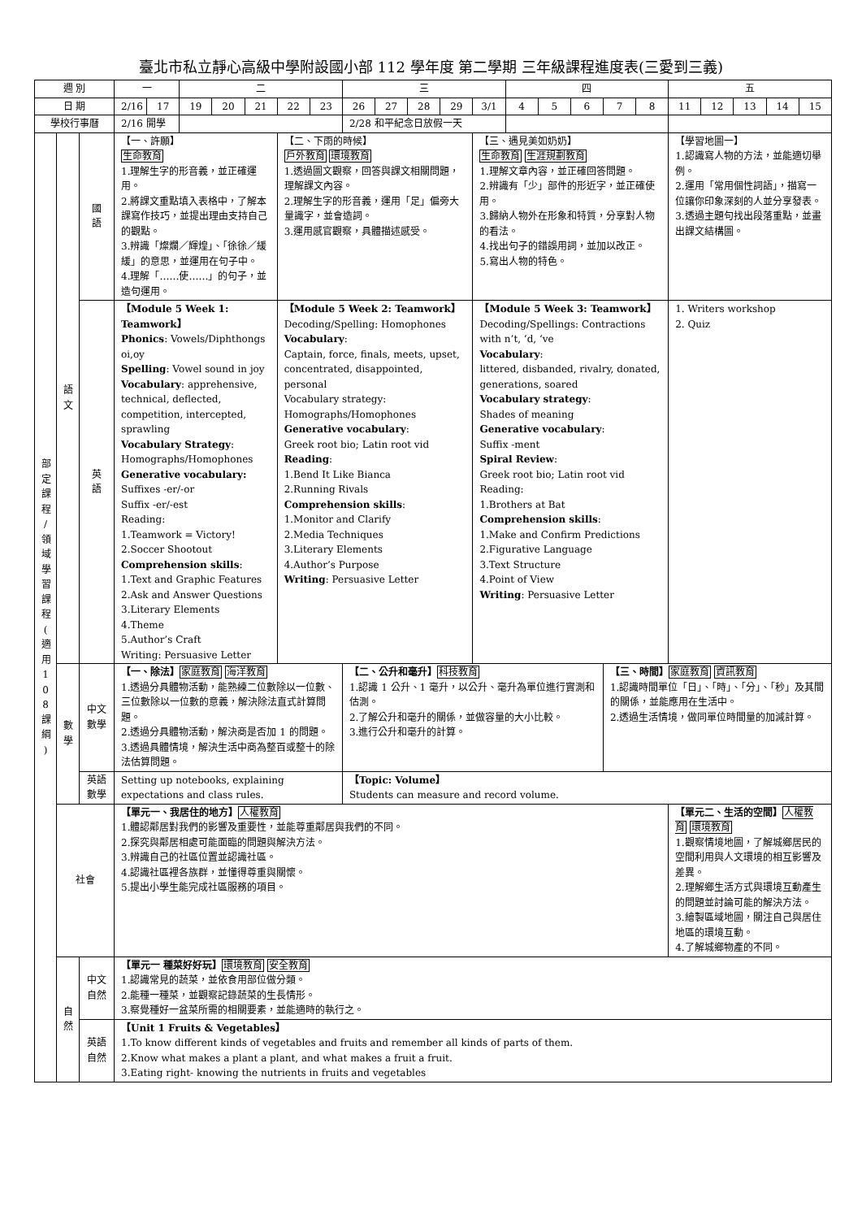臺北市私立靜心高級中學附設國小部 112 學年度 第二學期 三年級課程進度表(三愛到三義)
| 週 別 | | | 一 | | 二 | | | | | 三 | | | | | 四 | | | | | 五 | | | | |
| 日 期 | | | 2/16 | 17 | 19 | 20 | 21 | 22 | 23 | 26 | 27 | 28 | 29 | 3/1 | 4 | 5 | 6 | 7 | 8 | 11 | 12 | 13 | 14 | 15 |
| 學校行事曆 | | | 2/16 開學 | | | | | | | 2/28 和平紀念日放假一天 | | | | | | | | | | | | | | |
| 部 定 課 程 / 領 域 學 習 課 程 ( 適 用 1 0 8 課 綱 ) | 語 文 | 國 語 | 【一、許願】 生命教育 1.理解生字的形音義，並正確運用。 2.將課文重點填入表格中，了解本課寫作技巧，並提出理由支持自己的觀點。 3.辨識「燦爛／輝煌」、「徐徐／緩緩」的意思，並運用在句子中。 4.理解「……使……」的句子，並造句運用。 | | | | | 【二、下雨的時候】 戶外教育 環境教育 1.透過圖文觀察，回答與課文相關問題，理解課文內容。 2.理解生字的形音義，運用「足」偏旁大量識字，並會造詞。 3.運用感官觀察，具體描述感受。 | | | | | | 【三、遇見美如奶奶】 生命教育 生涯規劃教育 1.理解文章內容，並正確回答問題。 2.辨識有「少」部件的形近字，並正確使用。 3.歸納人物外在形象和特質，分享對人物的看法。 4.找出句子的錯誤用詞，並加以改正。 5.寫出人物的特色。 | | | | | | 【學習地圖一】 1.認識寫人物的方法，並能適切舉例。 2.運用「常用個性詞語」，描寫一位讓你印象深刻的人並分享發表。 3.透過主題句找出段落重點，並畫出課文結構圖。 | | | | |
| | | 英 語 | 【Module 5 Week 1: Teamwork】 Phonics : Vowels/Diphthongs oi,oy Spelling : Vowel sound in joy Vocabulary : apprehensive, technical, deflected, competition, intercepted, sprawling Vocabulary Strategy : Homographs/Homophones Generative vocabulary: Suffixes -er/-or Suffix -er/-est Reading: 1.Teamwork = Victory! 2.Soccer Shootout Comprehension skills : 1.Text and Graphic Features 2.Ask and Answer Questions 3.Literary Elements 4.Theme 5.Author’s Craft Writing: Persuasive Letter | | | | | 【Module 5 Week 2: Teamwork】 Decoding/Spelling: Homophones Vocabulary : Captain, force, finals, meets, upset, concentrated, disappointed, personal Vocabulary strategy: Homographs/Homophones Generative vocabulary : Greek root bio; Latin root vid Reading : 1.Bend It Like Bianca 2.Running Rivals Comprehension skills : 1.Monitor and Clarify 2.Media Techniques 3.Literary Elements 4.Author’s Purpose Writing : Persuasive Letter | | | | | | 【Module 5 Week 3: Teamwork】 Decoding/Spellings: Contractions with n’t, ‘d, ‘ve Vocabulary : littered, disbanded, rivalry, donated, generations, soared Vocabulary strategy : Shades of meaning Generative vocabulary : Suffix -ment Spiral Review : Greek root bio; Latin root vid Reading: 1.Brothers at Bat Comprehension skills : 1.Make and Confirm Predictions 2.Figurative Language 3.Text Structure 4.Point of View Writing : Persuasive Letter | | | | | | 1. Writers workshop 2. Quiz | | | | |
| | 數 學 | 中文 數學 | 【一、除法】 家庭教育 海洋教育 1.透過分具體物活動，能熟練二位數除以一位數、三位數除以一位數的意義，解決除法直式計算問題。 2.透過分具體物活動，解決商是否加 1 的問題。 3.透過具體情境，解決生活中商為整百或整十的除法估算問題。 | | | | | | | 【二、公升和毫升】 科技教育 1.認識 1 公升、1 毫升，以公升、毫升為單位進行實測和估測。 2.了解公升和毫升的關係，並做容量的大小比較。 3.進行公升和毫升的計算。 | | | | | | | | 【三、時間】 家庭教育 資訊教育 1.認識時間單位「日」、「時」、「分」、「秒」及其間的關係，並能應用在生活中。 2.透過生活情境，做同單位時間量的加減計算。 | | | | | | |
| | | 英語 數學 | Setting up notebooks, explaining expectations and class rules. | | | | | | | 【Topic: Volume】 Students can measure and record volume. | | | | | | | | | | | | | | |
| | 社會 | | 【單元一、我居住的地方】 人權教育 1.體認鄰居對我們的影響及重要性，並能尊重鄰居與我們的不同。 2.探究與鄰居相處可能面臨的問題與解決方法。 3.辨識自己的社區位置並認識社區。 4.認識社區裡各族群，並懂得尊重與關懷。 5.提出小學生能完成社區服務的項目。 | | | | | | | | | | | | | | | | | 【單元二、生活的空間】 人權教育 環境教育 1.觀察情境地圖，了解城鄉居民的空間利用與人文環境的相互影響及差異。 2.理解鄉生活方式與環境互動產生的問題並討論可能的解決方法。 3.繪製區域地圖，關注自己與居住地區的環境互動。 4.了解城鄉物產的不同。 | | | | |
| | 自 然 | 中文 自然 | 【單元一 種菜好好玩】 環境教育 安全教育 1.認識常見的蔬菜，並依食用部位做分類。 2.能種一種菜，並觀察記錄蔬菜的生長情形。 3.察覺種好一盆菜所需的相關要素，並能適時的執行之。 | | | | | | | | | | | | | | | | | | | | | |
| | | 英語 自然 | 【Unit 1 Fruits & Vegetables】 1.To know different kinds of vegetables and fruits and remember all kinds of parts of them. 2.Know what makes a plant a plant, and what makes a fruit a fruit. 3.Eating right- knowing the nutrients in fruits and vegetables | | | | | | | | | | | | | | | | | | | | | |